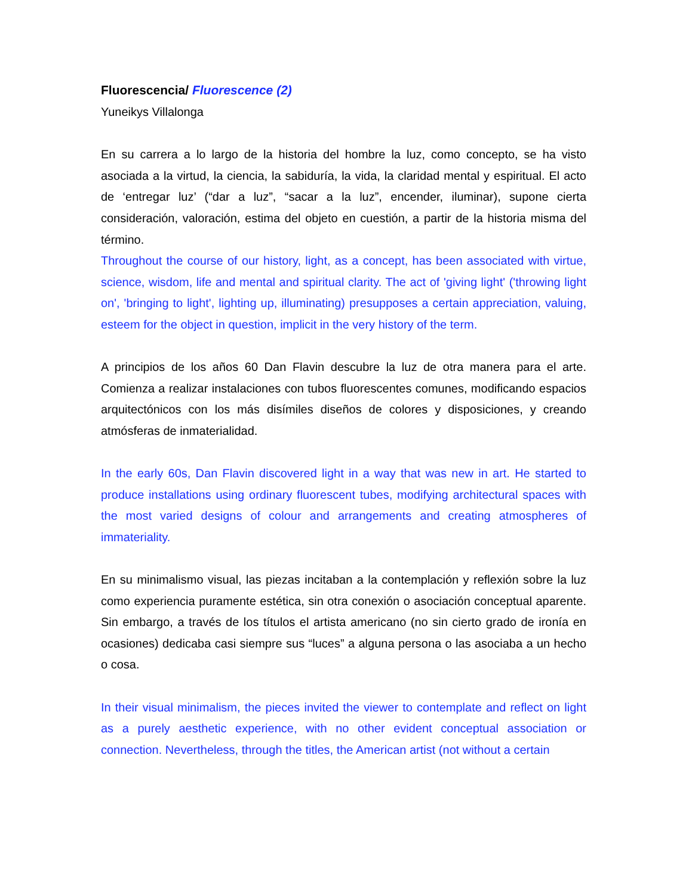Fluorescencia/ Fluorescence (2)
Yuneikys Villalonga
En su carrera a lo largo de la historia del hombre la luz, como concepto, se ha visto asociada a la virtud, la ciencia, la sabiduría, la vida, la claridad mental y espiritual. El acto de ‘entregar luz’ (“dar a luz”, “sacar a la luz”, encender, iluminar), supone cierta consideración, valoración, estima del objeto en cuestión, a partir de la historia misma del término.
Throughout the course of our history, light, as a concept, has been associated with virtue, science, wisdom, life and mental and spiritual clarity. The act of 'giving light' ('throwing light on', 'bringing to light', lighting up, illuminating) presupposes a certain appreciation, valuing, esteem for the object in question, implicit in the very history of the term.
A principios de los años 60 Dan Flavin descubre la luz de otra manera para el arte. Comienza a realizar instalaciones con tubos fluorescentes comunes, modificando espacios arquitectónicos con los más disímiles diseños de colores y disposiciones, y creando atmósferas de inmaterialidad.
In the early 60s, Dan Flavin discovered light in a way that was new in art. He started to produce installations using ordinary fluorescent tubes, modifying architectural spaces with the most varied designs of colour and arrangements and creating atmospheres of immateriality.
En su minimalismo visual, las piezas incitaban a la contemplación y reflexión sobre la luz como experiencia puramente estética, sin otra conexión o asociación conceptual aparente. Sin embargo, a través de los títulos el artista americano (no sin cierto grado de ironía en ocasiones) dedicaba casi siempre sus “luces” a alguna persona o las asociaba a un hecho o cosa.
In their visual minimalism, the pieces invited the viewer to contemplate and reflect on light as a purely aesthetic experience, with no other evident conceptual association or connection. Nevertheless, through the titles, the American artist (not without a certain